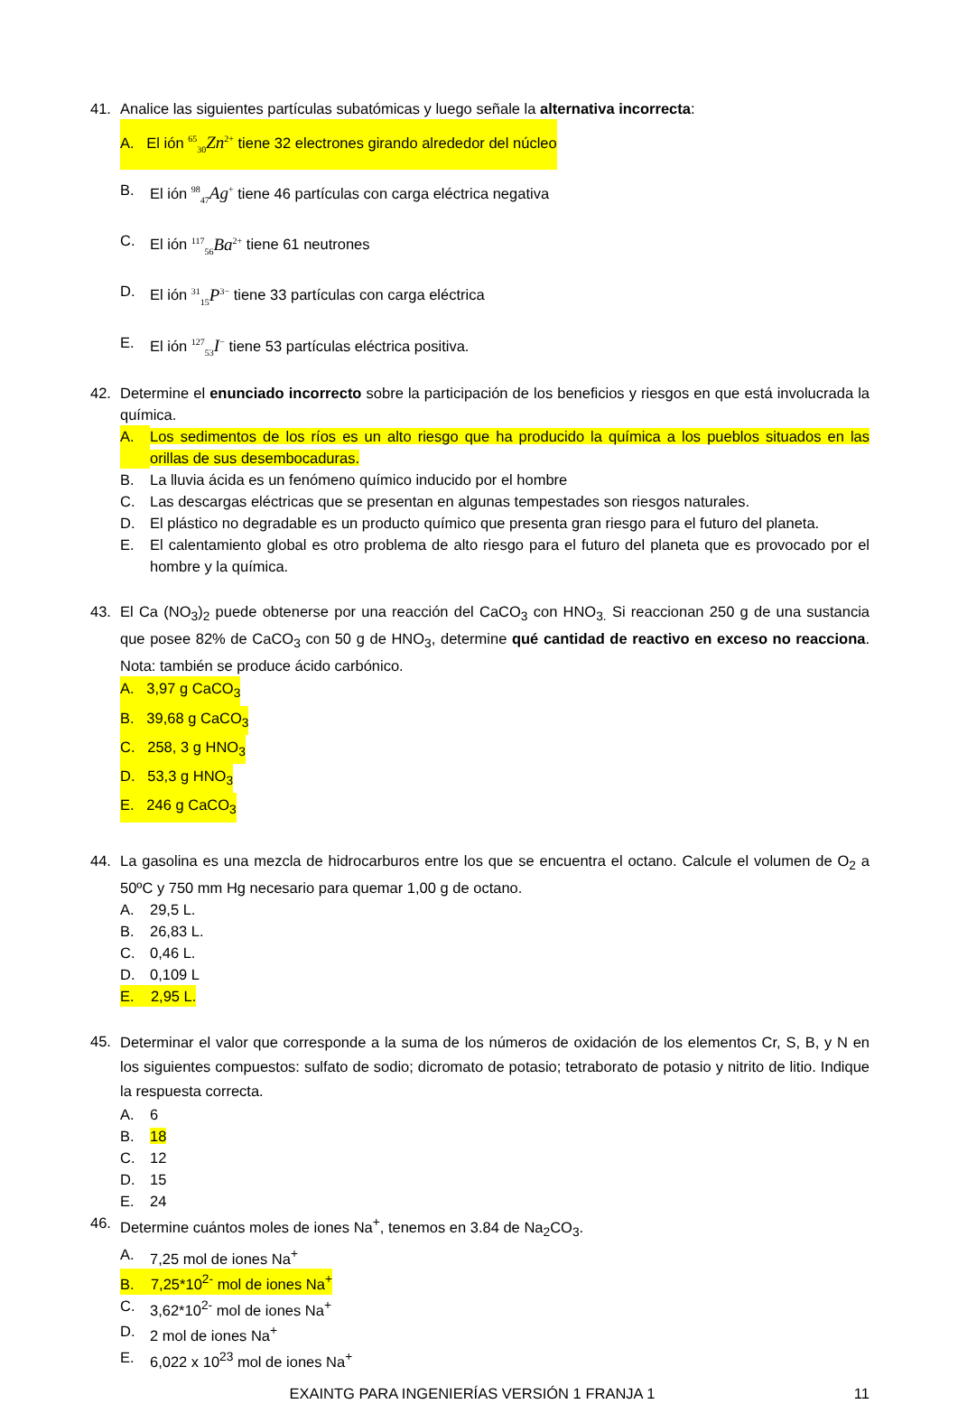41. Analice las siguientes partículas subatómicas y luego señale la alternativa incorrecta:
A. El ión <sup>65</sup><sub>30</sub>Zn<sup>2+</sup> tiene 32 electrones girando alrededor del núcleo
B. El ión <sup>98</sup><sub>47</sub>Ag<sup>+</sup> tiene 46 partículas con carga eléctrica negativa
C. El ión <sup>117</sup><sub>56</sub>Ba<sup>2+</sup> tiene 61 neutrones
D. El ión <sup>31</sup><sub>15</sub>P<sup>3−</sup> tiene 33 partículas con carga eléctrica
E. El ión <sup>127</sup><sub>53</sub>I<sup>−</sup> tiene 53 partículas eléctrica positiva.
42. Determine el enunciado incorrecto sobre la participación de los beneficios y riesgos en que está involucrada la química.
A. Los sedimentos de los ríos es un alto riesgo que ha producido la química a los pueblos situados en las orillas de sus desembocaduras.
B. La lluvia ácida es un fenómeno químico inducido por el hombre
C. Las descargas eléctricas que se presentan en algunas tempestades son riesgos naturales.
D. El plástico no degradable es un producto químico que presenta gran riesgo para el futuro del planeta.
E. El calentamiento global es otro problema de alto riesgo para el futuro del planeta que es provocado por el hombre y la química.
43. El Ca (NO<sub>3</sub>)<sub>2</sub> puede obtenerse por una reacción del CaCO<sub>3</sub> con HNO<sub>3.</sub> Si reaccionan 250 g de una sustancia que posee 82% de CaCO<sub>3</sub> con 50 g de HNO<sub>3</sub>, determine qué cantidad de reactivo en exceso no reacciona. Nota: también se produce ácido carbónico.
A. 3,97 g CaCO<sub>3</sub>
B. 39,68 g CaCO<sub>3</sub>
C. 258, 3 g HNO<sub>3</sub>
D. 53,3 g HNO<sub>3</sub>
E. 246 g CaCO<sub>3</sub>
44. La gasolina es una mezcla de hidrocarburos entre los que se encuentra el octano. Calcule el volumen de O<sub>2</sub> a 50ºC y 750 mm Hg necesario para quemar 1,00 g de octano.
A. 29,5 L.
B. 26,83 L.
C. 0,46 L.
D. 0,109 L
E. 2,95 L.
45.
Determinar el valor que corresponde a la suma de los números de oxidación de los elementos Cr, S, B, y N en los siguientes compuestos: sulfato de sodio; dicromato de potasio; tetraborato de potasio y nitrito de litio. Indique la respuesta correcta.
A. 6
B. 18
C. 12
D. 15
E. 24
46. Determine cuántos moles de iones Na<sup>+</sup>, tenemos en 3.84 de Na<sub>2</sub>CO<sub>3</sub>.
A. 7,25 mol de iones Na<sup>+</sup>
B. 7,25*10<sup>2-</sup> mol de iones Na<sup>+</sup>
C. 3,62*10<sup>2-</sup> mol de iones Na<sup>+</sup>
D. 2 mol de iones Na<sup>+</sup>
E. 6,022 x 10<sup>23</sup> mol de iones Na<sup>+</sup>
EXAINTG PARA INGENIERÍAS VERSIÓN 1 FRANJA 1 11